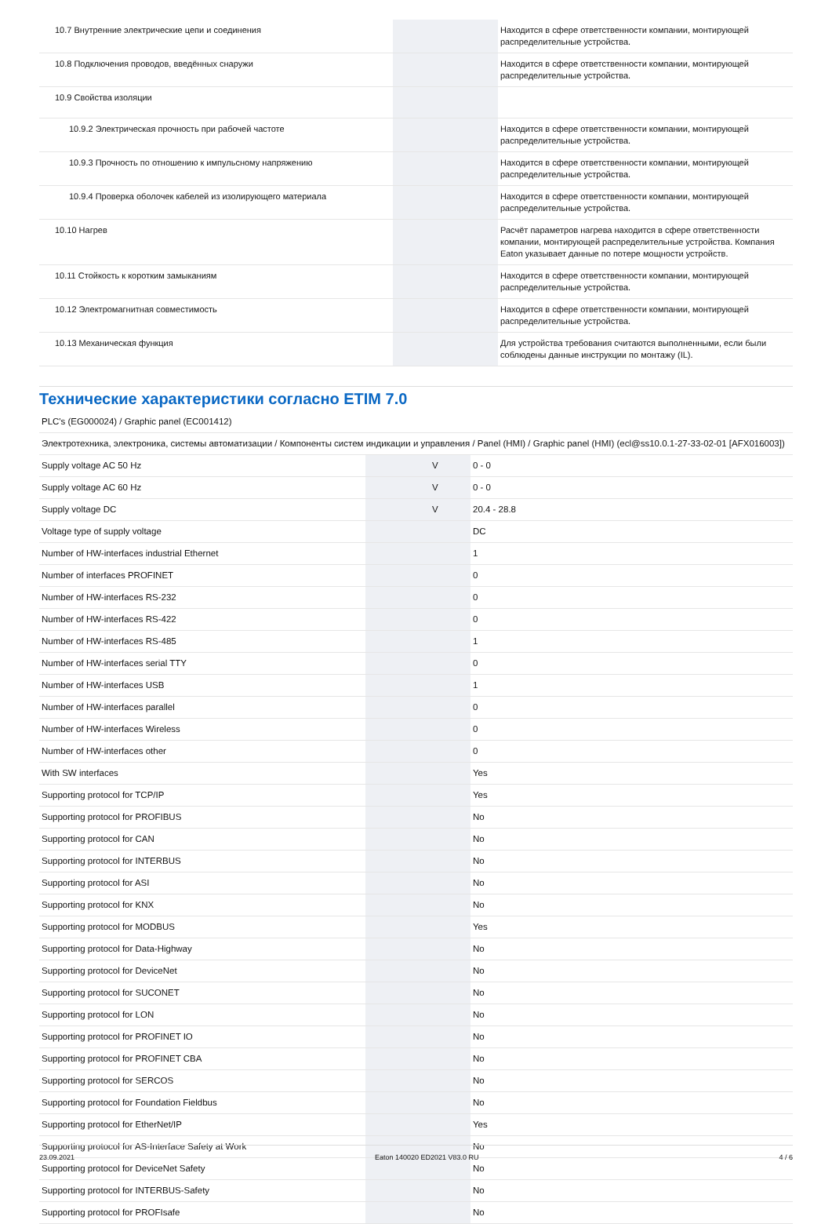| 10.7 Внутренние электрические цепи и соединения | | | Находится в сфере ответственности компании, монтирующей распределительные устройства. |
| 10.8 Подключения проводов, введённых снаружи | | | Находится в сфере ответственности компании, монтирующей распределительные устройства. |
| 10.9 Свойства изоляции | | | |
| 10.9.2 Электрическая прочность при рабочей частоте | | | Находится в сфере ответственности компании, монтирующей распределительные устройства. |
| 10.9.3 Прочность по отношению к импульсному напряжению | | | Находится в сфере ответственности компании, монтирующей распределительные устройства. |
| 10.9.4 Проверка оболочек кабелей из изолирующего материала | | | Находится в сфере ответственности компании, монтирующей распределительные устройства. |
| 10.10 Нагрев | | | Расчёт параметров нагрева находится в сфере ответственности компании, монтирующей распределительные устройства. Компания Eaton указывает данные по потере мощности устройств. |
| 10.11 Стойкость к коротким замыканиям | | | Находится в сфере ответственности компании, монтирующей распределительные устройства. |
| 10.12 Электромагнитная совместимость | | | Находится в сфере ответственности компании, монтирующей распределительные устройства. |
| 10.13 Механическая функция | | | Для устройства требования считаются выполненными, если были соблюдены данные инструкции по монтажу (IL). |
Технические характеристики согласно ETIM 7.0
| PLC's (EG000024) / Graphic panel (EC001412) | | | |
| Электротехника, электроника, системы автоматизации / Компоненты систем индикации и управления / Panel (HMI) / Graphic panel (HMI) (ecl@ss10.0.1-27-33-02-01 [AFX016003]) | | | |
| Supply voltage AC 50 Hz | | V | 0 - 0 |
| Supply voltage AC 60 Hz | | V | 0 - 0 |
| Supply voltage DC | | V | 20.4 - 28.8 |
| Voltage type of supply voltage | | | DC |
| Number of HW-interfaces industrial Ethernet | | | 1 |
| Number of interfaces PROFINET | | | 0 |
| Number of HW-interfaces RS-232 | | | 0 |
| Number of HW-interfaces RS-422 | | | 0 |
| Number of HW-interfaces RS-485 | | | 1 |
| Number of HW-interfaces serial TTY | | | 0 |
| Number of HW-interfaces USB | | | 1 |
| Number of HW-interfaces parallel | | | 0 |
| Number of HW-interfaces Wireless | | | 0 |
| Number of HW-interfaces other | | | 0 |
| With SW interfaces | | | Yes |
| Supporting protocol for TCP/IP | | | Yes |
| Supporting protocol for PROFIBUS | | | No |
| Supporting protocol for CAN | | | No |
| Supporting protocol for INTERBUS | | | No |
| Supporting protocol for ASI | | | No |
| Supporting protocol for KNX | | | No |
| Supporting protocol for MODBUS | | | Yes |
| Supporting protocol for Data-Highway | | | No |
| Supporting protocol for DeviceNet | | | No |
| Supporting protocol for SUCONET | | | No |
| Supporting protocol for LON | | | No |
| Supporting protocol for PROFINET IO | | | No |
| Supporting protocol for PROFINET CBA | | | No |
| Supporting protocol for SERCOS | | | No |
| Supporting protocol for Foundation Fieldbus | | | No |
| Supporting protocol for EtherNet/IP | | | Yes |
| Supporting protocol for AS-Interface Safety at Work | | | No |
| Supporting protocol for DeviceNet Safety | | | No |
| Supporting protocol for INTERBUS-Safety | | | No |
| Supporting protocol for PROFIsafe | | | No |
23.09.2021 Eaton 140020 ED2021 V83.0 RU 4 / 6